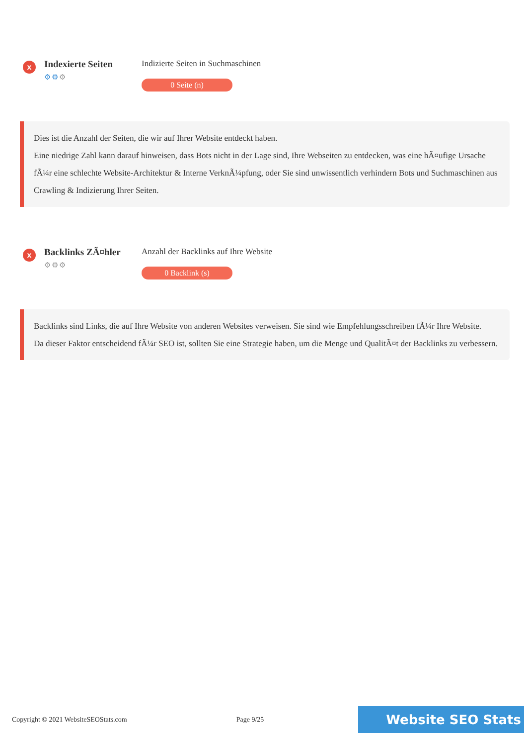x
Indexierte Seiten
⚙⚙⚙
Indizierte Seiten in Suchmaschinen
0 Seite (n)
Dies ist die Anzahl der Seiten, die wir auf Ihrer Website entdeckt haben.
Eine niedrige Zahl kann darauf hinweisen, dass Bots nicht in der Lage sind, Ihre Webseiten zu entdecken, was eine hÃ¤ufige Ursache fÃ¼r eine schlechte Website-Architektur & Interne VerknÃ¼pfung, oder Sie sind unwissentlich verhindern Bots und Suchmaschinen aus Crawling & Indizierung Ihrer Seiten.
x
Backlinks ZÃ¤hler
⚙⚙⚙
Anzahl der Backlinks auf Ihre Website
0 Backlink (s)
Backlinks sind Links, die auf Ihre Website von anderen Websites verweisen. Sie sind wie Empfehlungsschreiben fÃ¼r Ihre Website.
Da dieser Faktor entscheidend fÃ¼r SEO ist, sollten Sie eine Strategie haben, um die Menge und QualitÃ¤t der Backlinks zu verbessern.
Copyright © 2021 WebsiteSEOStats.com Page 9/25 Website SEO Stats